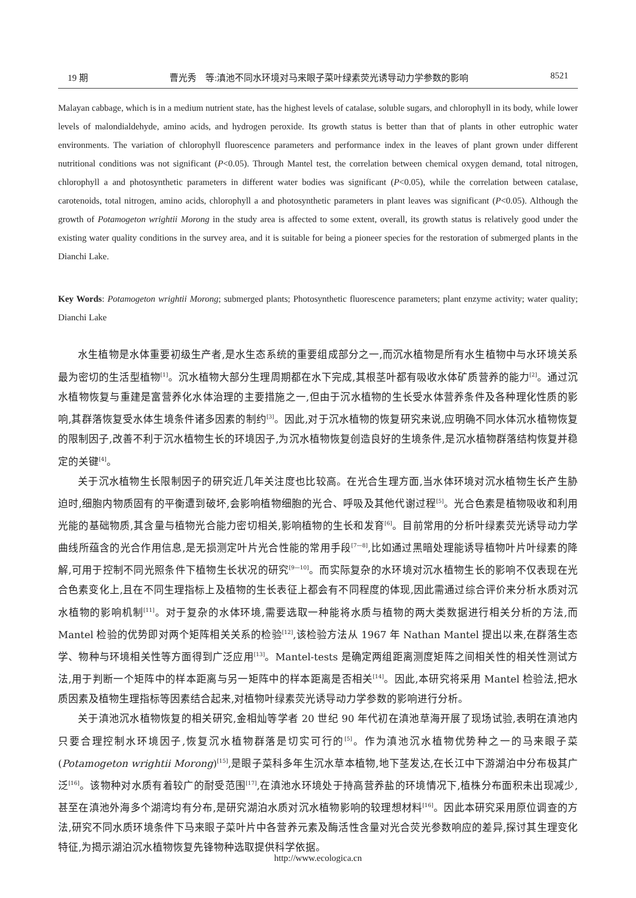19 期 曹光秀　等:滇池不同水环境对马来眼子菜叶绿素荧光诱导动力学参数的影响 8521
Malayan cabbage, which is in a medium nutrient state, has the highest levels of catalase, soluble sugars, and chlorophyll in its body, while lower levels of malondialdehyde, amino acids, and hydrogen peroxide. Its growth status is better than that of plants in other eutrophic water environments. The variation of chlorophyll fluorescence parameters and performance index in the leaves of plant grown under different nutritional conditions was not significant (P<0.05). Through Mantel test, the correlation between chemical oxygen demand, total nitrogen, chlorophyll a and photosynthetic parameters in different water bodies was significant (P<0.05), while the correlation between catalase, carotenoids, total nitrogen, amino acids, chlorophyll a and photosynthetic parameters in plant leaves was significant (P<0.05). Although the growth of Potamogeton wrightii Morong in the study area is affected to some extent, overall, its growth status is relatively good under the existing water quality conditions in the survey area, and it is suitable for being a pioneer species for the restoration of submerged plants in the Dianchi Lake.
Key Words: Potamogeton wrightii Morong; submerged plants; Photosynthetic fluorescence parameters; plant enzyme activity; water quality; Dianchi Lake
水生植物是水体重要初级生产者,是水生态系统的重要组成部分之一,而沉水植物是所有水生植物中与水环境关系最为密切的生活型植物<sup>[1]</sup>。沉水植物大部分生理周期都在水下完成,其根茎叶都有吸收水体矿质营养的能力<sup>[2]</sup>。通过沉水植物恢复与重建是富营养化水体治理的主要措施之一,但由于沉水植物的生长受水体营养条件及各种理化性质的影响,其群落恢复受水体生境条件诸多因素的制约<sup>[3]</sup>。因此,对于沉水植物的恢复研究来说,应明确不同水体沉水植物恢复的限制因子,改善不利于沉水植物生长的环境因子,为沉水植物恢复创造良好的生境条件,是沉水植物群落结构恢复并稳定的关键<sup>[4]</sup>。
关于沉水植物生长限制因子的研究近几年关注度也比较高。在光合生理方面,当水体环境对沉水植物生长产生胁迫时,细胞内物质固有的平衡遭到破坏,会影响植物细胞的光合、呼吸及其他代谢过程<sup>[5]</sup>。光合色素是植物吸收和利用光能的基础物质,其含量与植物光合能力密切相关,影响植物的生长和发育<sup>[6]</sup>。目前常用的分析叶绿素荧光诱导动力学曲线所蕴含的光合作用信息,是无损测定叶片光合性能的常用手段<sup>[7—8]</sup>,比如通过黑暗处理能诱导植物叶片叶绿素的降解,可用于控制不同光照条件下植物生长状况的研究<sup>[9—10]</sup>。而实际复杂的水环境对沉水植物生长的影响不仅表现在光合色素变化上,且在不同生理指标上及植物的生长表征上都会有不同程度的体现,因此需通过综合评价来分析水质对沉水植物的影响机制<sup>[11]</sup>。对于复杂的水体环境,需要选取一种能将水质与植物的两大类数据进行相关分析的方法,而 Mantel 检验的优势即对两个矩阵相关关系的检验<sup>[12]</sup>,该检验方法从 1967 年 Nathan Mantel 提出以来,在群落生态学、物种与环境相关性等方面得到广泛应用<sup>[13]</sup>。Mantel-tests 是确定两组距离测度矩阵之间相关性的相关性测试方法,用于判断一个矩阵中的样本距离与另一矩阵中的样本距离是否相关<sup>[14]</sup>。因此,本研究将采用 Mantel 检验法,把水质因素及植物生理指标等因素结合起来,对植物叶绿素荧光诱导动力学参数的影响进行分析。
关于滇池沉水植物恢复的相关研究,金相灿等学者 20 世纪 90 年代初在滇池草海开展了现场试验,表明在滇池内只要合理控制水环境因子,恢复沉水植物群落是切实可行的<sup>[5]</sup>。作为滇池沉水植物优势种之一的马来眼子菜(Potamogeton wrightii Morong)<sup>[15]</sup>,是眼子菜科多年生沉水草本植物,地下茎发达,在长江中下游湖泊中分布极其广泛<sup>[16]</sup>。该物种对水质有着较广的耐受范围<sup>[17]</sup>,在滇池水环境处于持高营养盐的环境情况下,植株分布面积未出现减少,甚至在滇池外海多个湖湾均有分布,是研究湖泊水质对沉水植物影响的较理想材料<sup>[16]</sup>。因此本研究采用原位调查的方法,研究不同水质环境条件下马来眼子菜叶片中各营养元素及酶活性含量对光合荧光参数响应的差异,探讨其生理变化特征,为揭示湖泊沉水植物恢复先锋物种选取提供科学依据。
http://www.ecologica.cn